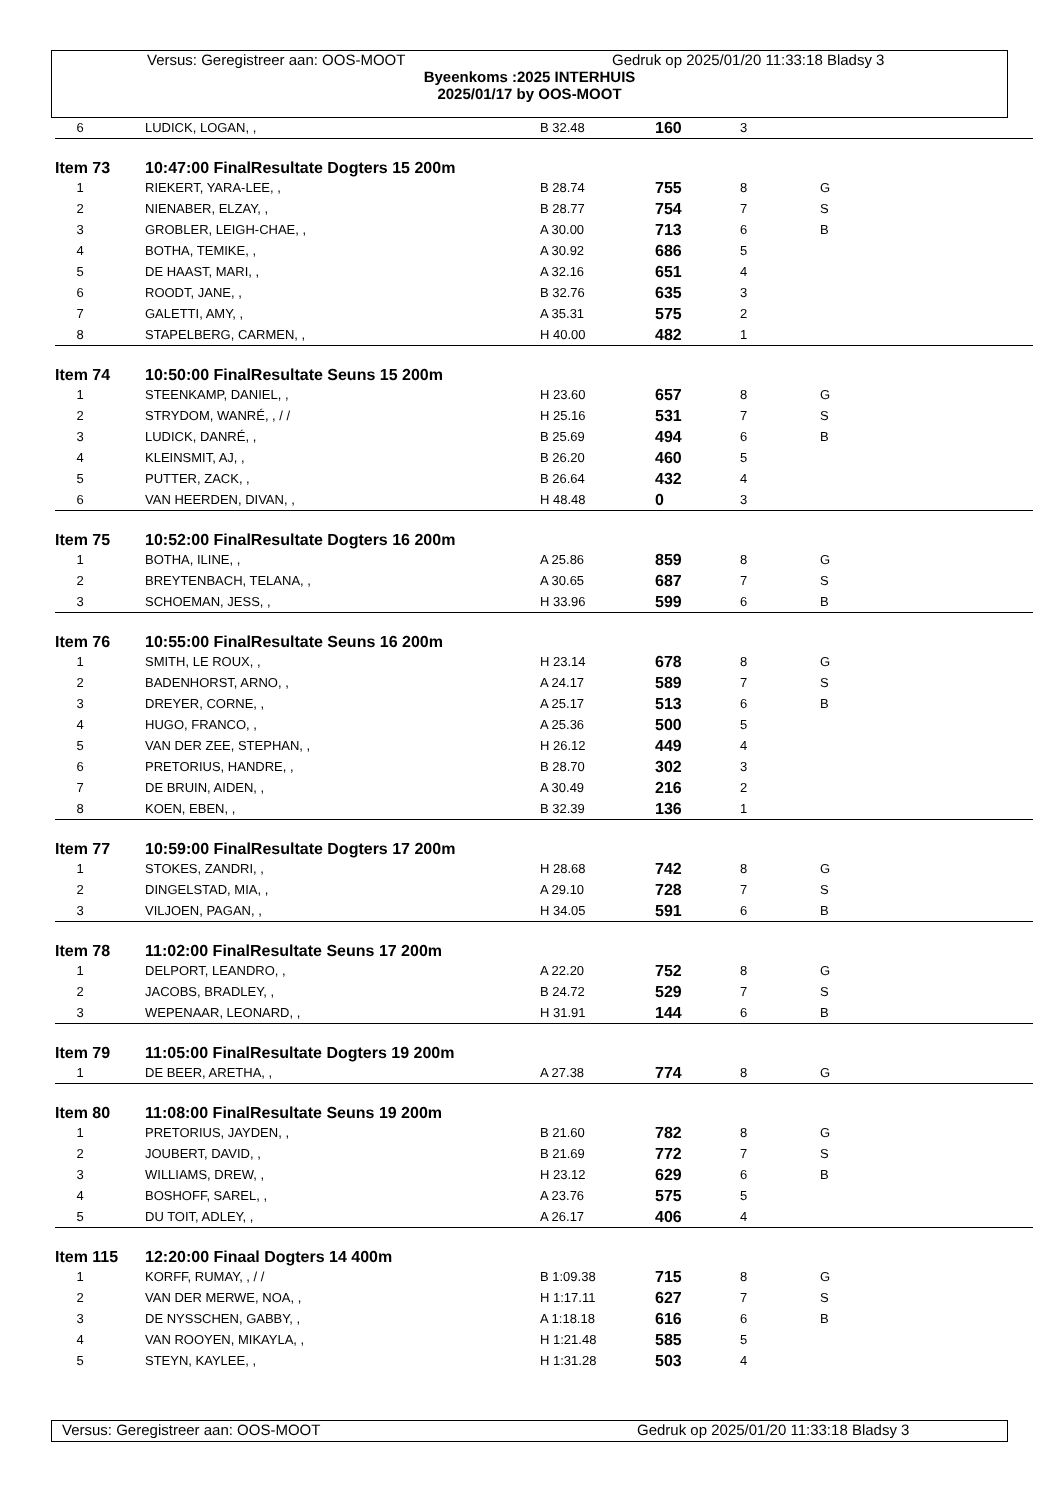Versus: Geregistreer aan: OOS-MOOT Gedruk op 2025/01/20 11:33:18 Bladsy 3
Byeenkoms :2025 INTERHUIS
2025/01/17 by OOS-MOOT
| 6 | LUDICK, LOGAN, , | B 32.48 | 160 | 3 | |
| Item 73 | 10:47:00 FinalResultate Dogters 15 200m | | | | |
| 1 | RIEKERT, YARA-LEE, , | B 28.74 | 755 | 8 | G |
| 2 | NIENABER, ELZAY, , | B 28.77 | 754 | 7 | S |
| 3 | GROBLER, LEIGH-CHAE, , | A 30.00 | 713 | 6 | B |
| 4 | BOTHA, TEMIKE, , | A 30.92 | 686 | 5 | |
| 5 | DE HAAST, MARI, , | A 32.16 | 651 | 4 | |
| 6 | ROODT, JANE, , | B 32.76 | 635 | 3 | |
| 7 | GALETTI, AMY, , | A 35.31 | 575 | 2 | |
| 8 | STAPELBERG, CARMEN, , | H 40.00 | 482 | 1 | |
| Item 74 | 10:50:00 FinalResultate Seuns 15 200m | | | | |
| 1 | STEENKAMP, DANIEL, , | H 23.60 | 657 | 8 | G |
| 2 | STRYDOM, WANRÉ, , / / | H 25.16 | 531 | 7 | S |
| 3 | LUDICK, DANRÉ, , | B 25.69 | 494 | 6 | B |
| 4 | KLEINSMIT, AJ, , | B 26.20 | 460 | 5 | |
| 5 | PUTTER, ZACK, , | B 26.64 | 432 | 4 | |
| 6 | VAN HEERDEN, DIVAN, , | H 48.48 | 0 | 3 | |
| Item 75 | 10:52:00 FinalResultate Dogters 16 200m | | | | |
| 1 | BOTHA, ILINE, , | A 25.86 | 859 | 8 | G |
| 2 | BREYTENBACH, TELANA, , | A 30.65 | 687 | 7 | S |
| 3 | SCHOEMAN, JESS, , | H 33.96 | 599 | 6 | B |
| Item 76 | 10:55:00 FinalResultate Seuns 16 200m | | | | |
| 1 | SMITH, LE ROUX, , | H 23.14 | 678 | 8 | G |
| 2 | BADENHORST, ARNO, , | A 24.17 | 589 | 7 | S |
| 3 | DREYER, CORNE, , | A 25.17 | 513 | 6 | B |
| 4 | HUGO, FRANCO, , | A 25.36 | 500 | 5 | |
| 5 | VAN DER ZEE, STEPHAN, , | H 26.12 | 449 | 4 | |
| 6 | PRETORIUS, HANDRE, , | B 28.70 | 302 | 3 | |
| 7 | DE BRUIN, AIDEN, , | A 30.49 | 216 | 2 | |
| 8 | KOEN, EBEN, , | B 32.39 | 136 | 1 | |
| Item 77 | 10:59:00 FinalResultate Dogters 17 200m | | | | |
| 1 | STOKES, ZANDRI, , | H 28.68 | 742 | 8 | G |
| 2 | DINGELSTAD, MIA, , | A 29.10 | 728 | 7 | S |
| 3 | VILJOEN, PAGAN, , | H 34.05 | 591 | 6 | B |
| Item 78 | 11:02:00 FinalResultate Seuns 17 200m | | | | |
| 1 | DELPORT, LEANDRO, , | A 22.20 | 752 | 8 | G |
| 2 | JACOBS, BRADLEY, , | B 24.72 | 529 | 7 | S |
| 3 | WEPENAAR, LEONARD, , | H 31.91 | 144 | 6 | B |
| Item 79 | 11:05:00 FinalResultate Dogters 19 200m | | | | |
| 1 | DE BEER, ARETHA, , | A 27.38 | 774 | 8 | G |
| Item 80 | 11:08:00 FinalResultate Seuns 19 200m | | | | |
| 1 | PRETORIUS, JAYDEN, , | B 21.60 | 782 | 8 | G |
| 2 | JOUBERT, DAVID, , | B 21.69 | 772 | 7 | S |
| 3 | WILLIAMS, DREW, , | H 23.12 | 629 | 6 | B |
| 4 | BOSHOFF, SAREL, , | A 23.76 | 575 | 5 | |
| 5 | DU TOIT, ADLEY, , | A 26.17 | 406 | 4 | |
| Item 115 | 12:20:00 Finaal Dogters 14 400m | | | | |
| 1 | KORFF, RUMAY, , / / | B 1:09.38 | 715 | 8 | G |
| 2 | VAN DER MERWE, NOA, , | H 1:17.11 | 627 | 7 | S |
| 3 | DE NYSSCHEN, GABBY, , | A 1:18.18 | 616 | 6 | B |
| 4 | VAN ROOYEN, MIKAYLA, , | H 1:21.48 | 585 | 5 | |
| 5 | STEYN, KAYLEE, , | H 1:31.28 | 503 | 4 | |
Versus: Geregistreer aan: OOS-MOOT Gedruk op 2025/01/20 11:33:18 Bladsy 3